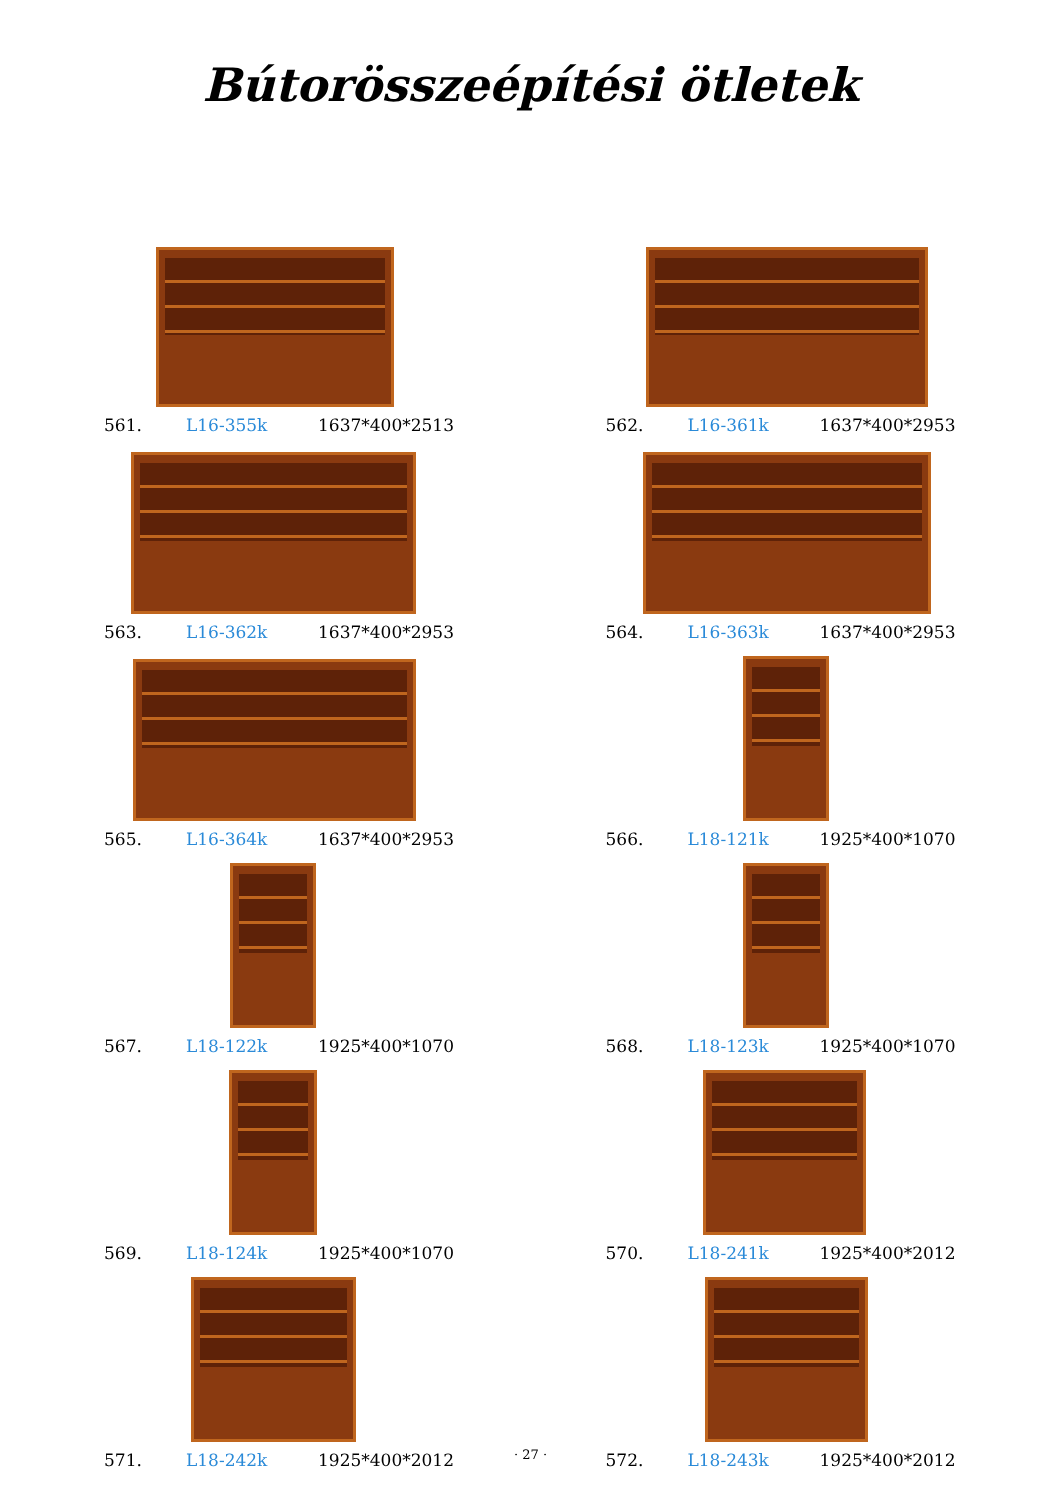Bútorösszeépítési ötletek
561. L16-355k 1637*400*2513
562. L16-361k 1637*400*2953
563. L16-362k 1637*400*2953
564. L16-363k 1637*400*2953
565. L16-364k 1637*400*2953
566. L18-121k 1925*400*1070
567. L18-122k 1925*400*1070
568. L18-123k 1925*400*1070
569. L18-124k 1925*400*1070
570. L18-241k 1925*400*2012
571. L18-242k 1925*400*2012
572. L18-243k 1925*400*2012
· 27 ·